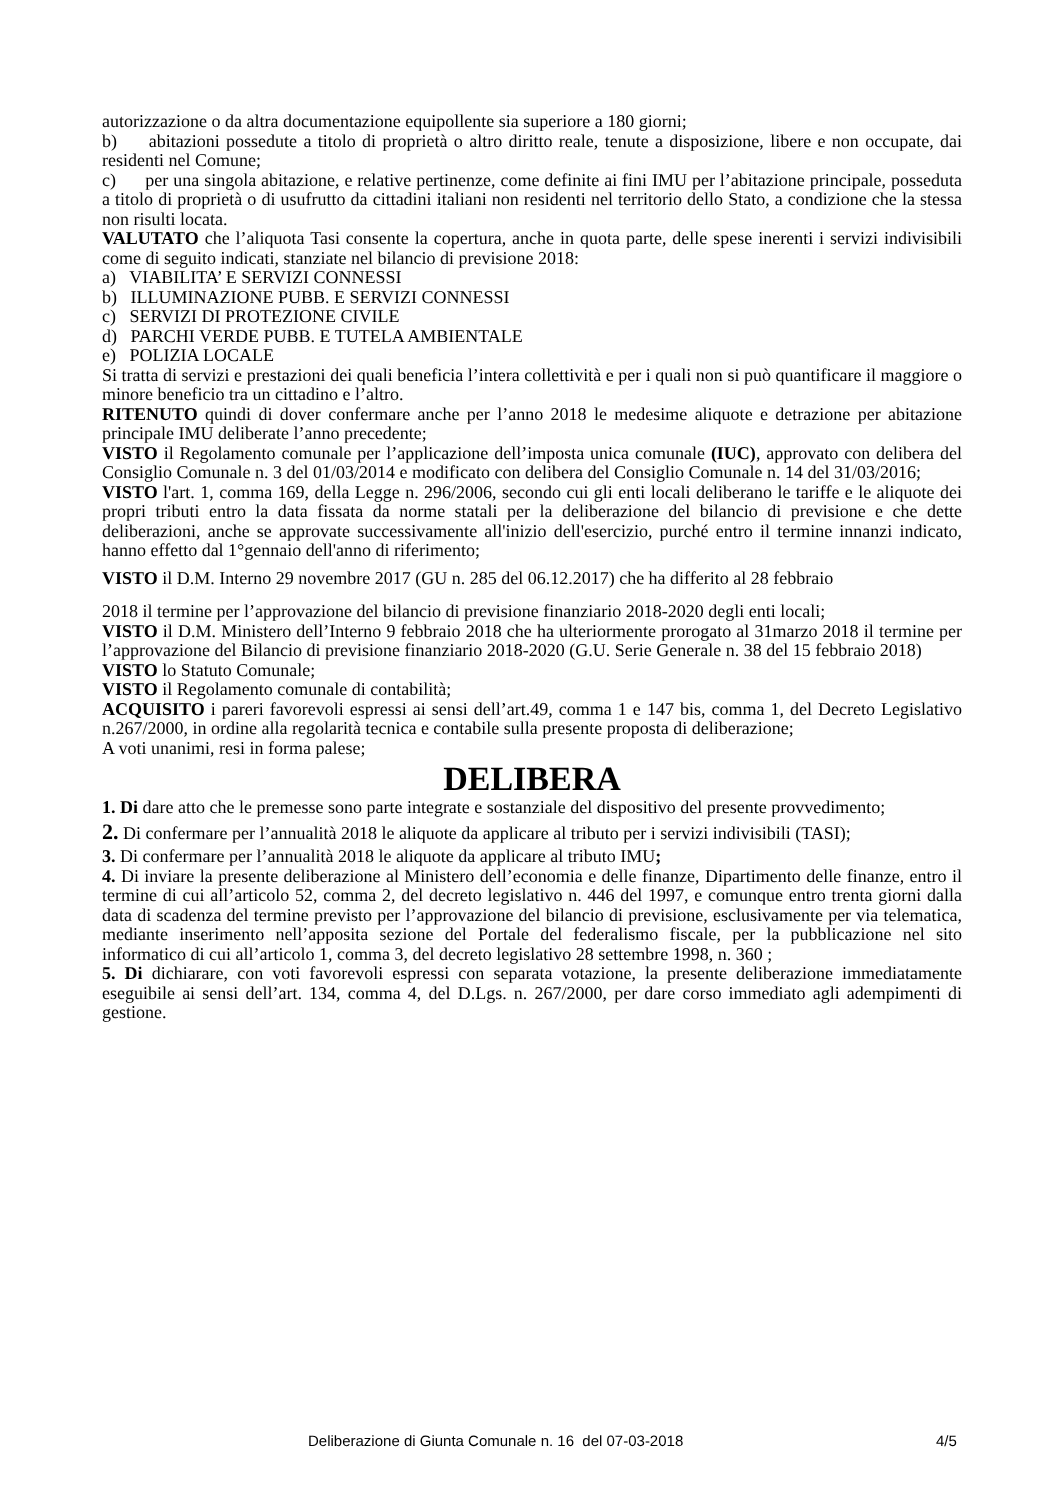autorizzazione o da altra documentazione equipollente sia superiore a 180 giorni;
b) abitazioni possedute a titolo di proprietà o altro diritto reale, tenute a disposizione, libere e non occupate, dai residenti nel Comune;
c) per una singola abitazione, e relative pertinenze, come definite ai fini IMU per l’abitazione principale, posseduta a titolo di proprietà o di usufrutto da cittadini italiani non residenti nel territorio dello Stato, a condizione che la stessa non risulti locata.
VALUTATO che l’aliquota Tasi consente la copertura, anche in quota parte, delle spese inerenti i servizi indivisibili come di seguito indicati, stanziate nel bilancio di previsione 2018:
a) VIABILITA’ E SERVIZI CONNESSI
b) ILLUMINAZIONE PUBB. E SERVIZI CONNESSI
c) SERVIZI DI PROTEZIONE CIVILE
d) PARCHI VERDE PUBB. E TUTELA AMBIENTALE
e) POLIZIA LOCALE
Si tratta di servizi e prestazioni dei quali beneficia l’intera collettività e per i quali non si può quantificare il maggiore o minore beneficio tra un cittadino e l’altro.
RITENUTO quindi di dover confermare anche per l’anno 2018 le medesime aliquote e detrazione per abitazione principale IMU deliberate l’anno precedente;
VISTO il Regolamento comunale per l’applicazione dell’imposta unica comunale (IUC), approvato con delibera del Consiglio Comunale n. 3 del 01/03/2014 e modificato con delibera del Consiglio Comunale n. 14 del 31/03/2016;
VISTO l'art. 1, comma 169, della Legge n. 296/2006, secondo cui gli enti locali deliberano le tariffe e le aliquote dei propri tributi entro la data fissata da norme statali per la deliberazione del bilancio di previsione e che dette deliberazioni, anche se approvate successivamente all'inizio dell'esercizio, purché entro il termine innanzi indicato, hanno effetto dal 1°gennaio dell'anno di riferimento;
VISTO il D.M. Interno 29 novembre 2017 (GU n. 285 del 06.12.2017) che ha differito al 28 febbraio
2018 il termine per l’approvazione del bilancio di previsione finanziario 2018-2020 degli enti locali;
VISTO il D.M. Ministero dell’Interno 9 febbraio 2018 che ha ulteriormente prorogato al 31marzo 2018 il termine per l’approvazione del Bilancio di previsione finanziario 2018-2020 (G.U. Serie Generale n. 38 del 15 febbraio 2018)
VISTO lo Statuto Comunale;
VISTO il Regolamento comunale di contabilità;
ACQUISITO i pareri favorevoli espressi ai sensi dell’art.49, comma 1 e 147 bis, comma 1, del Decreto Legislativo n.267/2000, in ordine alla regolarità tecnica e contabile sulla presente proposta di deliberazione;
A voti unanimi, resi in forma palese;
DELIBERA
1. Di dare atto che le premesse sono parte integrate e sostanziale del dispositivo del presente provvedimento;
2. Di confermare per l’annualità 2018 le aliquote da applicare al tributo per i servizi indivisibili (TASI);
3. Di confermare per l’annualità 2018 le aliquote da applicare al tributo IMU;
4. Di inviare la presente deliberazione al Ministero dell’economia e delle finanze, Dipartimento delle finanze, entro il termine di cui all’articolo 52, comma 2, del decreto legislativo n. 446 del 1997, e comunque entro trenta giorni dalla data di scadenza del termine previsto per l’approvazione del bilancio di previsione, esclusivamente per via telematica, mediante inserimento nell’apposita sezione del Portale del federalismo fiscale, per la pubblicazione nel sito informatico di cui all’articolo 1, comma 3, del decreto legislativo 28 settembre 1998, n. 360 ;
5. Di dichiarare, con voti favorevoli espressi con separata votazione, la presente deliberazione immediatamente eseguibile ai sensi dell’art. 134, comma 4, del D.Lgs. n. 267/2000, per dare corso immediato agli adempimenti di gestione.
Deliberazione di Giunta Comunale n. 16 del 07-03-2018 4/5